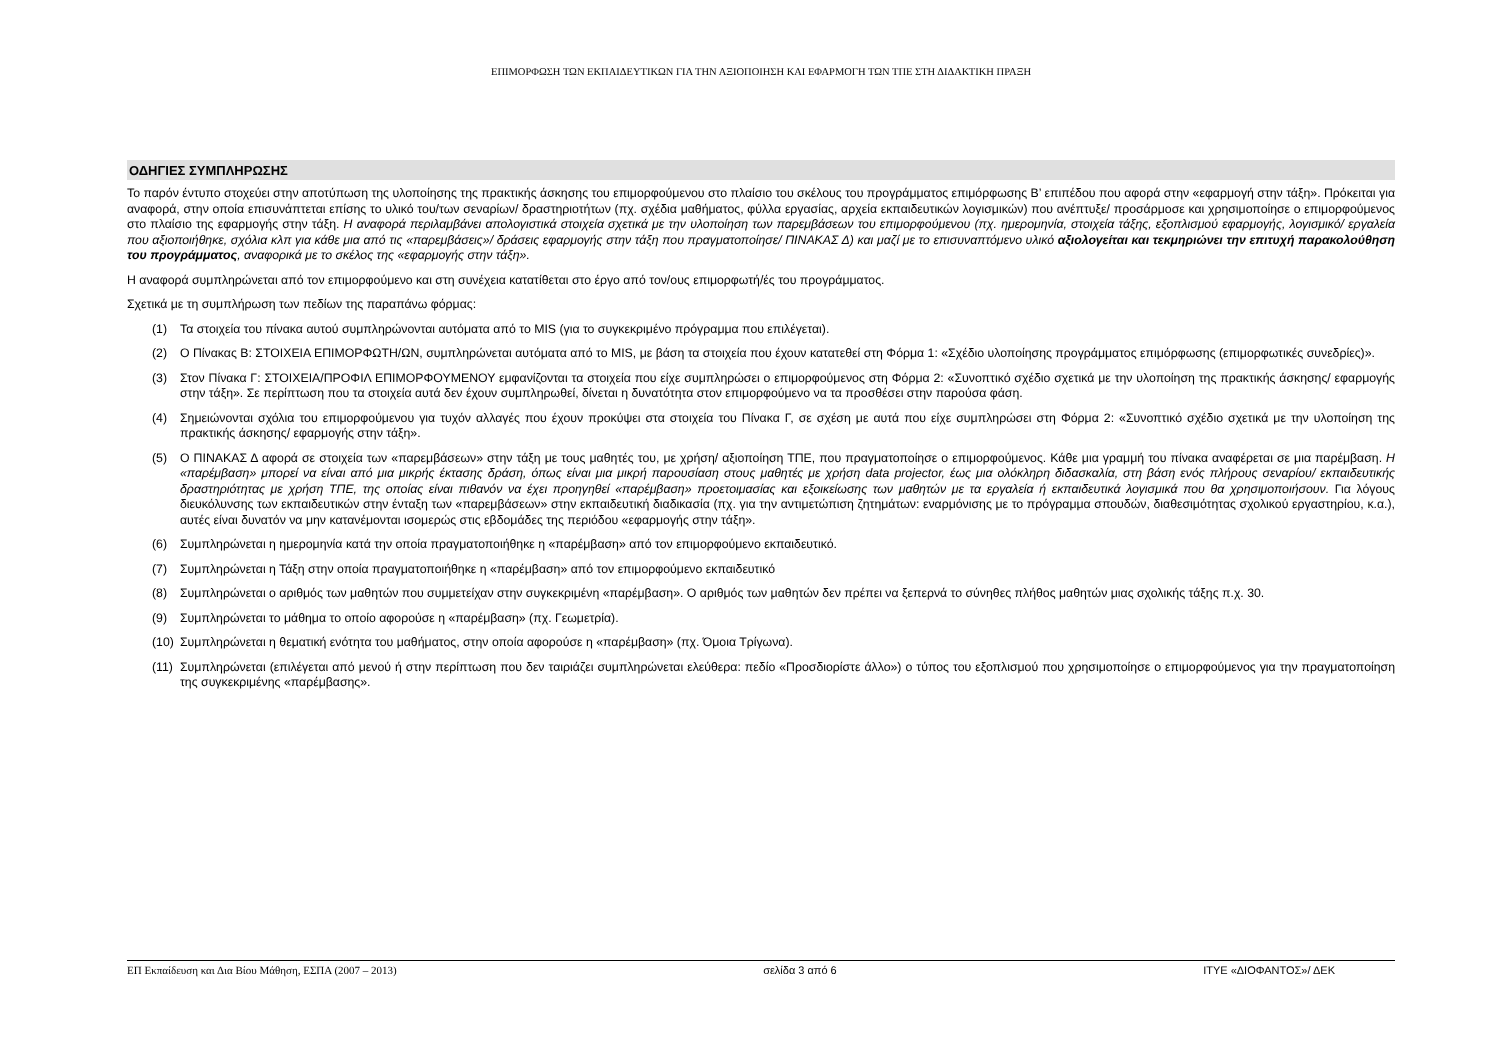ΕΠΙΜΟΡΦΩΣΗ ΤΩΝ ΕΚΠΑΙΔΕΥΤΙΚΩΝ ΓΙΑ ΤΗΝ ΑΞΙΟΠΟΙΗΣΗ ΚΑΙ ΕΦΑΡΜΟΓΗ ΤΩΝ ΤΠΕ ΣΤΗ ΔΙΔΑΚΤΙΚΗ ΠΡΑΞΗ
ΟΔΗΓΙΕΣ ΣΥΜΠΛΗΡΩΣΗΣ
Το παρόν έντυπο στοχεύει στην αποτύπωση της υλοποίησης της πρακτικής άσκησης του επιμορφούμενου στο πλαίσιο του σκέλους του προγράμματος επιμόρφωσης Β’ επιπέδου που αφορά στην «εφαρμογή στην τάξη». Πρόκειται για αναφορά, στην οποία επισυνάπτεται επίσης το υλικό του/των σεναρίων/ δραστηριοτήτων (πχ. σχέδια μαθήματος, φύλλα εργασίας, αρχεία εκπαιδευτικών λογισμικών) που ανέπτυξε/ προσάρμοσε και χρησιμοποίησε ο επιμορφούμενος στο πλαίσιο της εφαρμογής στην τάξη. Η αναφορά περιλαμβάνει απολογιστικά στοιχεία σχετικά με την υλοποίηση των παρεμβάσεων του επιμορφούμενου (πχ. ημερομηνία, στοιχεία τάξης, εξοπλισμού εφαρμογής, λογισμικό/ εργαλεία που αξιοποιήθηκε, σχόλια κλπ για κάθε μια από τις «παρεμβάσεις»/ δράσεις εφαρμογής στην τάξη που πραγματοποίησε/ ΠΙΝΑΚΑΣ Δ) και μαζί με το επισυναπτόμενο υλικό αξιολογείται και τεκμηριώνει την επιτυχή παρακολούθηση του προγράμματος, αναφορικά με το σκέλος της «εφαρμογής στην τάξη».
Η αναφορά συμπληρώνεται από τον επιμορφούμενο και στη συνέχεια κατατίθεται στο έργο από τον/ους επιμορφωτή/ές του προγράμματος.
Σχετικά με τη συμπλήρωση των πεδίων της παραπάνω φόρμας:
(1) Τα στοιχεία του πίνακα αυτού συμπληρώνονται αυτόματα από το MIS (για το συγκεκριμένο πρόγραμμα που επιλέγεται).
(2) Ο Πίνακας Β: ΣΤΟΙΧΕΙΑ ΕΠΙΜΟΡΦΩΤΗ/ΩΝ, συμπληρώνεται αυτόματα από το MIS, με βάση τα στοιχεία που έχουν κατατεθεί στη Φόρμα 1: «Σχέδιο υλοποίησης προγράμματος επιμόρφωσης (επιμορφωτικές συνεδρίες)».
(3) Στον Πίνακα Γ: ΣΤΟΙΧΕΙΑ/ΠΡΟΦΙΛ ΕΠΙΜΟΡΦΟΥΜΕΝΟΥ εμφανίζονται τα στοιχεία που είχε συμπληρώσει ο επιμορφούμενος στη Φόρμα 2: «Συνοπτικό σχέδιο σχετικά με την υλοποίηση της πρακτικής άσκησης/ εφαρμογής στην τάξη». Σε περίπτωση που τα στοιχεία αυτά δεν έχουν συμπληρωθεί, δίνεται η δυνατότητα στον επιμορφούμενο να τα προσθέσει στην παρούσα φάση.
(4) Σημειώνονται σχόλια του επιμορφούμενου για τυχόν αλλαγές που έχουν προκύψει στα στοιχεία του Πίνακα Γ, σε σχέση με αυτά που είχε συμπληρώσει στη Φόρμα 2: «Συνοπτικό σχέδιο σχετικά με την υλοποίηση της πρακτικής άσκησης/ εφαρμογής στην τάξη».
(5) Ο ΠΙΝΑΚΑΣ Δ αφορά σε στοιχεία των «παρεμβάσεων» στην τάξη με τους μαθητές του, με χρήση/ αξιοποίηση ΤΠΕ, που πραγματοποίησε ο επιμορφούμενος. Κάθε μια γραμμή του πίνακα αναφέρεται σε μια παρέμβαση. Η «παρέμβαση» μπορεί να είναι από μια μικρής έκτασης δράση, όπως είναι μια μικρή παρουσίαση στους μαθητές με χρήση data projector, έως μια ολόκληρη διδασκαλία, στη βάση ενός πλήρους σεναρίου/ εκπαιδευτικής δραστηριότητας με χρήση ΤΠΕ, της οποίας είναι πιθανόν να έχει προηγηθεί «παρέμβαση» προετοιμασίας και εξοικείωσης των μαθητών με τα εργαλεία ή εκπαιδευτικά λογισμικά που θα χρησιμοποιήσουν. Για λόγους διευκόλυνσης των εκπαιδευτικών στην ένταξη των «παρεμβάσεων» στην εκπαιδευτική διαδικασία (πχ. για την αντιμετώπιση ζητημάτων: εναρμόνισης με το πρόγραμμα σπουδών, διαθεσιμότητας σχολικού εργαστηρίου, κ.α.), αυτές είναι δυνατόν να μην κατανέμονται ισομερώς στις εβδομάδες της περιόδου «εφαρμογής στην τάξη».
(6) Συμπληρώνεται η ημερομηνία κατά την οποία πραγματοποιήθηκε η «παρέμβαση» από τον επιμορφούμενο εκπαιδευτικό.
(7) Συμπληρώνεται η Τάξη στην οποία πραγματοποιήθηκε η «παρέμβαση» από τον επιμορφούμενο εκπαιδευτικό
(8) Συμπληρώνεται ο αριθμός των μαθητών που συμμετείχαν στην συγκεκριμένη «παρέμβαση». Ο αριθμός των μαθητών δεν πρέπει να ξεπερνά το σύνηθες πλήθος μαθητών μιας σχολικής τάξης π.χ. 30.
(9) Συμπληρώνεται το μάθημα το οποίο αφορούσε η «παρέμβαση» (πχ. Γεωμετρία).
(10) Συμπληρώνεται η θεματική ενότητα του μαθήματος, στην οποία αφορούσε η «παρέμβαση» (πχ. Όμοια Τρίγωνα).
(11) Συμπληρώνεται (επιλέγεται από μενού ή στην περίπτωση που δεν ταιριάζει συμπληρώνεται ελεύθερα: πεδίο «Προσδιορίστε άλλο») ο τύπος του εξοπλισμού που χρησιμοποίησε ο επιμορφούμενος για την πραγματοποίηση της συγκεκριμένης «παρέμβασης».
ΕΠ Εκπαίδευση και Δια Βίου Μάθηση, ΕΣΠΑ (2007 – 2013) σελίδα 3 από 6 ΙΤΥΕ «ΔΙΟΦΑΝΤΟΣ»/ ΔΕΚ